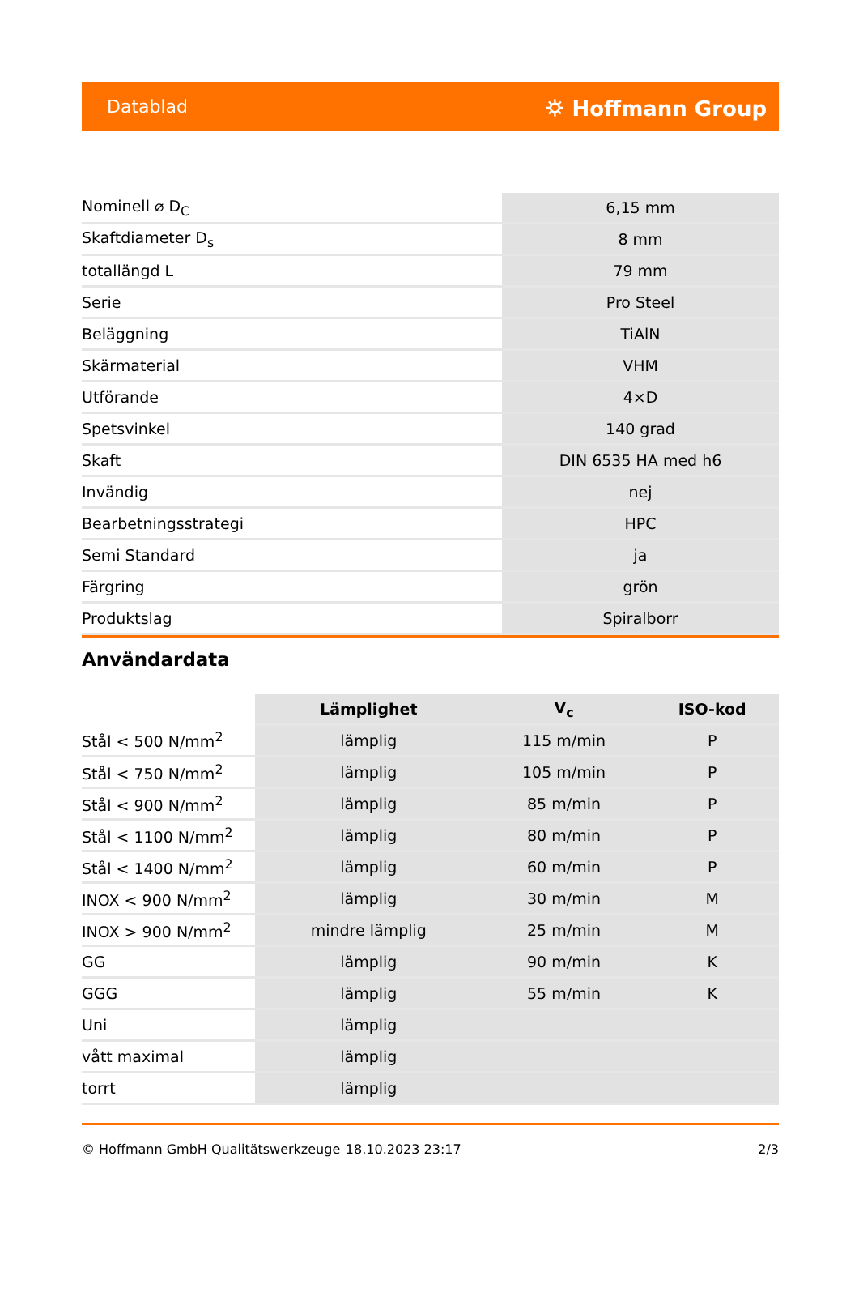Datablad ⛭ Hoffmann Group
| Nominell ⌀ D<sub>C</sub> | 6,15 mm |
| Skaftdiameter D<sub>s</sub> | 8 mm |
| totallängd L | 79 mm |
| Serie | Pro Steel |
| Beläggning | TiAlN |
| Skärmaterial | VHM |
| Utförande | 4×D |
| Spetsvinkel | 140 grad |
| Skaft | DIN 6535 HA med h6 |
| Invändig | nej |
| Bearbetningsstrategi | HPC |
| Semi Standard | ja |
| Färgring | grön |
| Produktslag | Spiralborr |
Användardata
| | Lämplighet | V<sub>c</sub> | ISO-kod |
| --- | --- | --- | --- |
| Stål < 500 N/mm<sup>2</sup> | lämplig | 115 m/min | P |
| Stål < 750 N/mm<sup>2</sup> | lämplig | 105 m/min | P |
| Stål < 900 N/mm<sup>2</sup> | lämplig | 85 m/min | P |
| Stål < 1100 N/mm<sup>2</sup> | lämplig | 80 m/min | P |
| Stål < 1400 N/mm<sup>2</sup> | lämplig | 60 m/min | P |
| INOX < 900 N/mm<sup>2</sup> | lämplig | 30 m/min | M |
| INOX > 900 N/mm<sup>2</sup> | mindre lämplig | 25 m/min | M |
| GG | lämplig | 90 m/min | K |
| GGG | lämplig | 55 m/min | K |
| Uni | lämplig | | |
| vått maximal | lämplig | | |
| torrt | lämplig | | |
© Hoffmann GmbH Qualitätswerkzeuge 18.10.2023 23:17 2/3